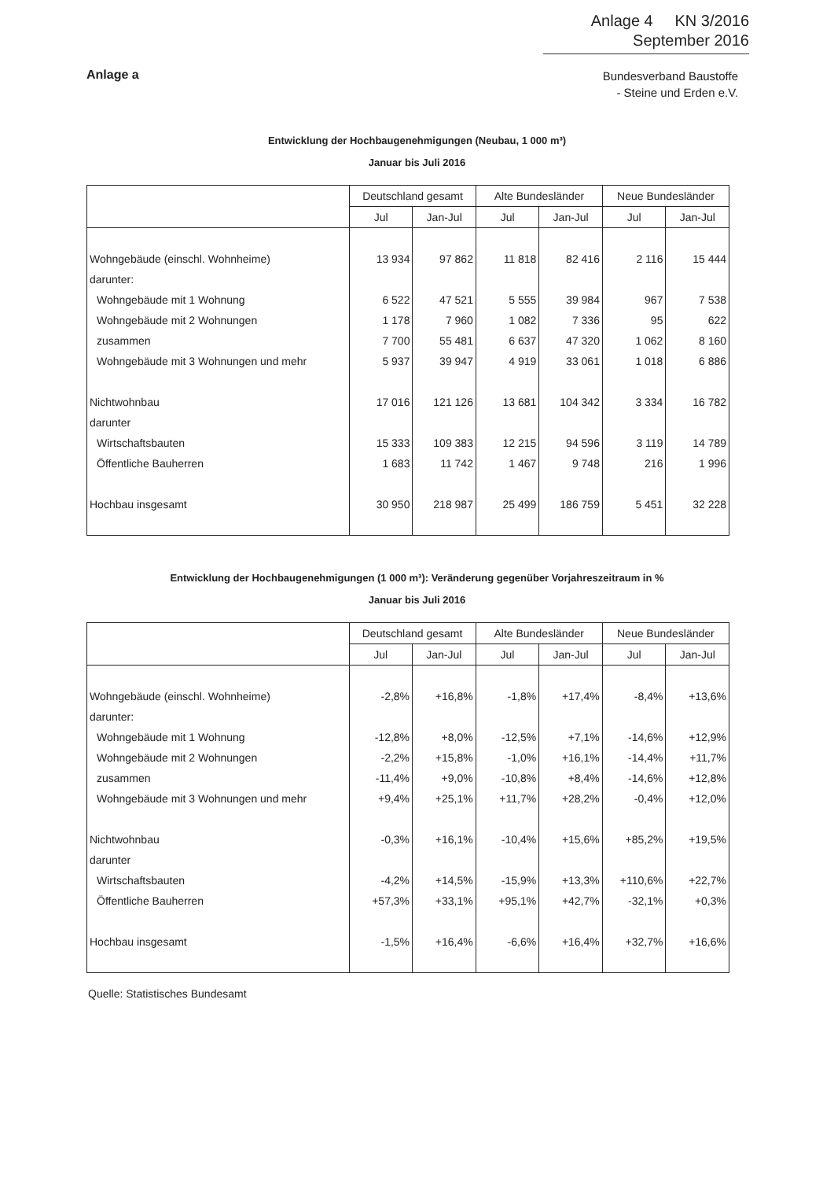Anlage 4 KN 3/2016
September 2016
Anlage a
Bundesverband Baustoffe
- Steine und Erden e.V.
Entwicklung der Hochbaugenehmigungen (Neubau, 1 000 m³)
Januar bis Juli 2016
| | Deutschland gesamt | | Alte Bundesländer | | Neue Bundesländer | |
| --- | --- | --- | --- | --- | --- | --- |
| | Jul | Jan-Jul | Jul | Jan-Jul | Jul | Jan-Jul |
| Wohngebäude (einschl. Wohnheime) | 13 934 | 97 862 | 11 818 | 82 416 | 2 116 | 15 444 |
| darunter: | | | | | | |
| Wohngebäude mit 1 Wohnung | 6 522 | 47 521 | 5 555 | 39 984 | 967 | 7 538 |
| Wohngebäude mit 2 Wohnungen | 1 178 | 7 960 | 1 082 | 7 336 | 95 | 622 |
| zusammen | 7 700 | 55 481 | 6 637 | 47 320 | 1 062 | 8 160 |
| Wohngebäude mit 3 Wohnungen und mehr | 5 937 | 39 947 | 4 919 | 33 061 | 1 018 | 6 886 |
| Nichtwohnbau | 17 016 | 121 126 | 13 681 | 104 342 | 3 334 | 16 782 |
| darunter | | | | | | |
| Wirtschaftsbauten | 15 333 | 109 383 | 12 215 | 94 596 | 3 119 | 14 789 |
| Öffentliche Bauherren | 1 683 | 11 742 | 1 467 | 9 748 | 216 | 1 996 |
| Hochbau insgesamt | 30 950 | 218 987 | 25 499 | 186 759 | 5 451 | 32 228 |
Entwicklung der Hochbaugenehmigungen (1 000 m³): Veränderung gegenüber Vorjahreszeitraum in %
Januar bis Juli 2016
| | Deutschland gesamt | | Alte Bundesländer | | Neue Bundesländer | |
| --- | --- | --- | --- | --- | --- | --- |
| | Jul | Jan-Jul | Jul | Jan-Jul | Jul | Jan-Jul |
| Wohngebäude (einschl. Wohnheime) | -2,8% | +16,8% | -1,8% | +17,4% | -8,4% | +13,6% |
| darunter: | | | | | | |
| Wohngebäude mit 1 Wohnung | -12,8% | +8,0% | -12,5% | +7,1% | -14,6% | +12,9% |
| Wohngebäude mit 2 Wohnungen | -2,2% | +15,8% | -1,0% | +16,1% | -14,4% | +11,7% |
| zusammen | -11,4% | +9,0% | -10,8% | +8,4% | -14,6% | +12,8% |
| Wohngebäude mit 3 Wohnungen und mehr | +9,4% | +25,1% | +11,7% | +28,2% | -0,4% | +12,0% |
| Nichtwohnbau | -0,3% | +16,1% | -10,4% | +15,6% | +85,2% | +19,5% |
| darunter | | | | | | |
| Wirtschaftsbauten | -4,2% | +14,5% | -15,9% | +13,3% | +110,6% | +22,7% |
| Öffentliche Bauherren | +57,3% | +33,1% | +95,1% | +42,7% | -32,1% | +0,3% |
| Hochbau insgesamt | -1,5% | +16,4% | -6,6% | +16,4% | +32,7% | +16,6% |
Quelle: Statistisches Bundesamt